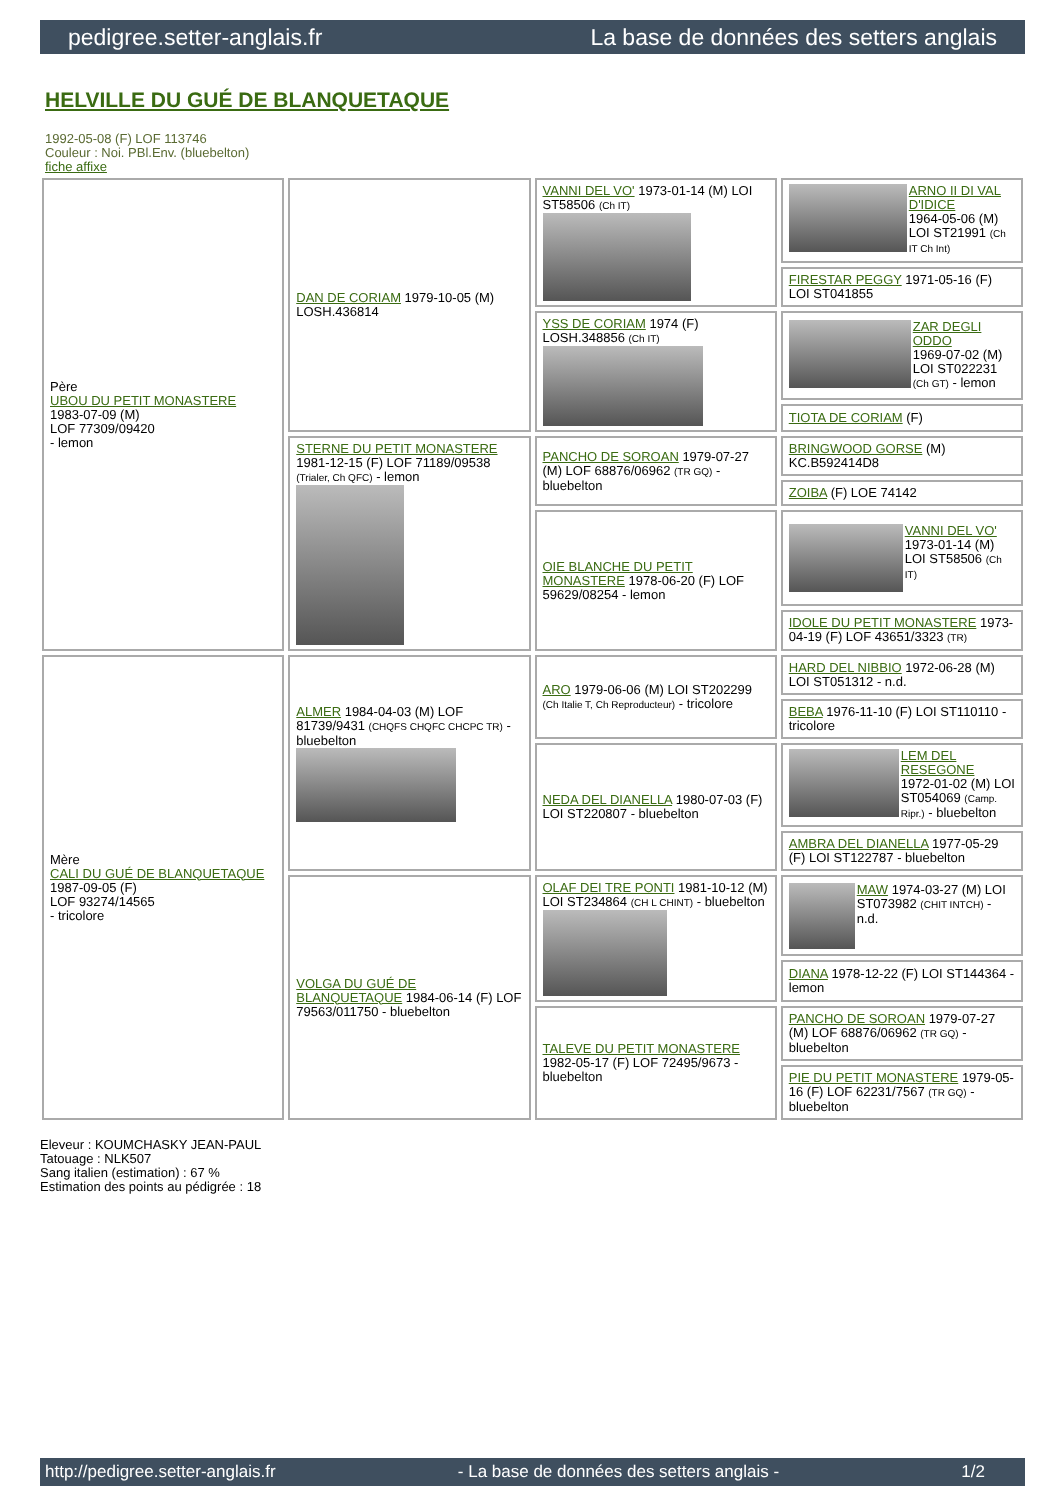pedigree.setter-anglais.fr La base de données des setters anglais
HELVILLE DU GUÉ DE BLANQUETAQUE
1992-05-08 (F) LOF 113746
Couleur : Noi. PBl.Env. (bluebelton)
fiche affixe
| Père UBOU DU PETIT MONASTERE 1983-07-09 (M) LOF 77309/09420 - lemon | DAN DE CORIAM 1979-10-05 (M) LOSH.436814 | VANNI DEL VO' 1973-01-14 (M) LOI ST58506 (Ch IT) | ARNO II DI VAL D'IDICE 1964-05-06 (M) LOI ST21991 (Ch IT Ch Int) |
| | | | FIRESTAR PEGGY 1971-05-16 (F) LOI ST041855 |
| | | YSS DE CORIAM 1974 (F) LOSH.348856 (Ch IT) | ZAR DEGLI ODDO 1969-07-02 (M) LOI ST022231 (Ch GT) - lemon |
| | | | TIOTA DE CORIAM (F) |
| | STERNE DU PETIT MONASTERE 1981-12-15 (F) LOF 71189/09538 (Trialer, Ch QFC) - lemon | PANCHO DE SOROAN 1979-07-27 (M) LOF 68876/06962 (TR GQ) - bluebelton | BRINGWOOD GORSE (M) KC.B592414D8 |
| | | | ZOIBA (F) LOE 74142 |
| | | OIE BLANCHE DU PETIT MONASTERE 1978-06-20 (F) LOF 59629/08254 - lemon | VANNI DEL VO' 1973-01-14 (M) LOI ST58506 (Ch IT) |
| | | | IDOLE DU PETIT MONASTERE 1973-04-19 (F) LOF 43651/3323 (TR) |
| Mère CALI DU GUÉ DE BLANQUETAQUE 1987-09-05 (F) LOF 93274/14565 - tricolore | ALMER 1984-04-03 (M) LOF 81739/9431 (CHQFS CHQFC CHCPC TR) - bluebelton | ARO 1979-06-06 (M) LOI ST202299 (Ch Italie T, Ch Reproducteur) - tricolore | HARD DEL NIBBIO 1972-06-28 (M) LOI ST051312 - n.d. |
| | | | BEBA 1976-11-10 (F) LOI ST110110 - tricolore |
| | | NEDA DEL DIANELLA 1980-07-03 (F) LOI ST220807 - bluebelton | LEM DEL RESEGONE 1972-01-02 (M) LOI ST054069 (Camp. Ripr.) - bluebelton |
| | | | AMBRA DEL DIANELLA 1977-05-29 (F) LOI ST122787 - bluebelton |
| | VOLGA DU GUÉ DE BLANQUETAQUE 1984-06-14 (F) LOF 79563/011750 - bluebelton | OLAF DEI TRE PONTI 1981-10-12 (M) LOI ST234864 (CH L CHINT) - bluebelton | MAW 1974-03-27 (M) LOI ST073982 (CHIT INTCH) - n.d. |
| | | | DIANA 1978-12-22 (F) LOI ST144364 - lemon |
| | | TALEVE DU PETIT MONASTERE 1982-05-17 (F) LOF 72495/9673 - bluebelton | PANCHO DE SOROAN 1979-07-27 (M) LOF 68876/06962 (TR GQ) - bluebelton |
| | | | PIE DU PETIT MONASTERE 1979-05-16 (F) LOF 62231/7567 (TR GQ) - bluebelton |
Eleveur : KOUMCHASKY JEAN-PAUL
Tatouage : NLK507
Sang italien (estimation) : 67 %
Estimation des points au pédigrée : 18
http://pedigree.setter-anglais.fr - La base de données des setters anglais - 1/2